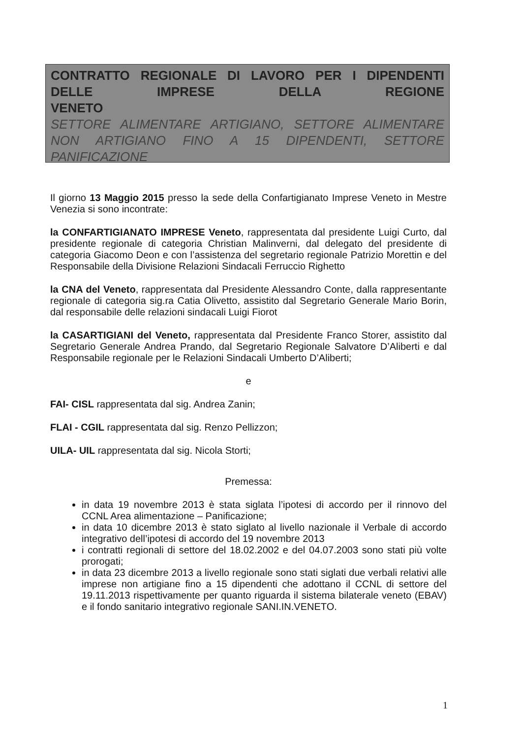CONTRATTO REGIONALE DI LAVORO PER I DIPENDENTI DELLE IMPRESE DELLA REGIONE
VENETO
SETTORE ALIMENTARE ARTIGIANO, SETTORE ALIMENTARE NON ARTIGIANO FINO A 15 DIPENDENTI, SETTORE
PANIFICAZIONE
Il giorno 13 Maggio 2015 presso la sede della Confartigianato Imprese Veneto in Mestre Venezia si sono incontrate:
la CONFARTIGIANATO IMPRESE Veneto, rappresentata dal presidente Luigi Curto, dal presidente regionale di categoria Christian Malinverni, dal delegato del presidente di categoria Giacomo Deon e con l’assistenza del segretario regionale Patrizio Morettin e del Responsabile della Divisione Relazioni Sindacali Ferruccio Righetto
la CNA del Veneto, rappresentata dal Presidente Alessandro Conte, dalla rappresentante regionale di categoria sig.ra Catia Olivetto, assistito dal Segretario Generale Mario Borin, dal responsabile delle relazioni sindacali Luigi Fiorot
la CASARTIGIANI del Veneto, rappresentata dal Presidente Franco Storer, assistito dal Segretario Generale Andrea Prando, dal Segretario Regionale Salvatore D’Aliberti e dal Responsabile regionale per le Relazioni Sindacali Umberto D’Aliberti;
e
FAI- CISL rappresentata dal sig. Andrea Zanin;
FLAI - CGIL rappresentata dal sig. Renzo Pellizzon;
UILA- UIL rappresentata dal sig. Nicola Storti;
Premessa:
in data 19 novembre 2013 è stata siglata l’ipotesi di accordo per il rinnovo del CCNL Area alimentazione – Panificazione;
in data 10 dicembre 2013 è stato siglato al livello nazionale il Verbale di accordo integrativo dell’ipotesi di accordo del 19 novembre 2013
i contratti regionali di settore del 18.02.2002 e del 04.07.2003 sono stati più volte prorogati;
in data 23 dicembre 2013 a livello regionale sono stati siglati due verbali relativi alle imprese non artigiane fino a 15 dipendenti che adottano il CCNL di settore del 19.11.2013 rispettivamente per quanto riguarda il sistema bilaterale veneto (EBAV) e il fondo sanitario integrativo regionale SANI.IN.VENETO.
1